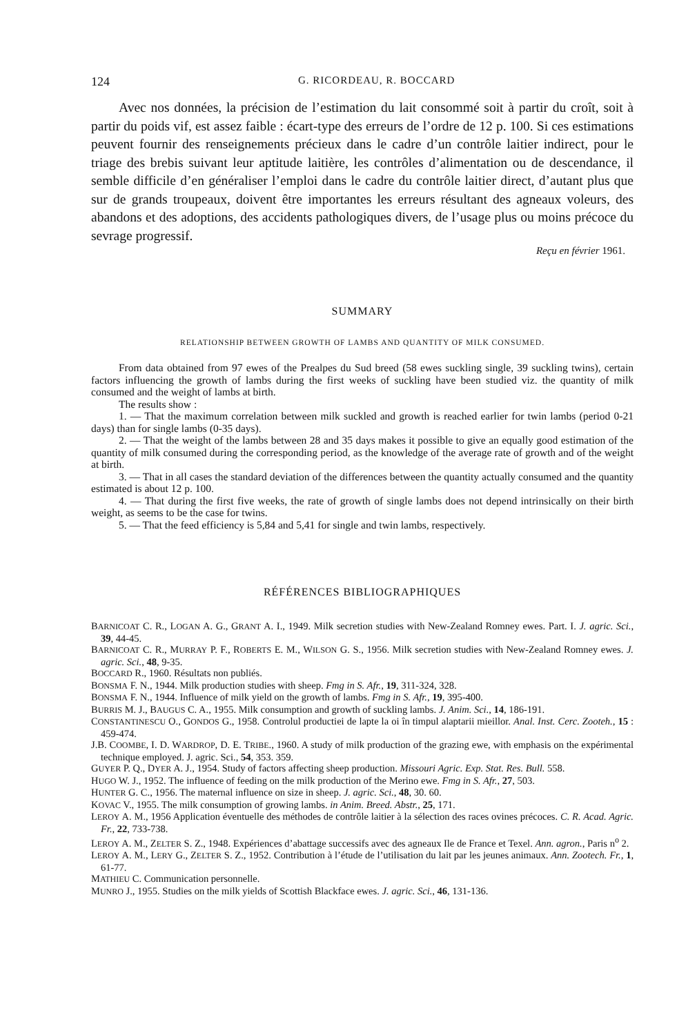124 G. RICORDEAU, R. BOCCARD
Avec nos données, la précision de l’estimation du lait consommé soit à partir du croît, soit à partir du poids vif, est assez faible : écart-type des erreurs de l’ordre de 12 p. 100. Si ces estimations peuvent fournir des renseignements précieux dans le cadre d’un contrôle laitier indirect, pour le triage des brebis suivant leur aptitude laitière, les contrôles d’alimentation ou de descendance, il semble difficile d’en généraliser l’emploi dans le cadre du contrôle laitier direct, d’autant plus que sur de grands troupeaux, doivent être importantes les erreurs résultant des agneaux voleurs, des abandons et des adoptions, des accidents pathologiques divers, de l’usage plus ou moins précoce du sevrage progressif.
Reçu en février 1961.
SUMMARY
RELATIONSHIP BETWEEN GROWTH OF LAMBS AND QUANTITY OF MILK CONSUMED.
From data obtained from 97 ewes of the Prealpes du Sud breed (58 ewes suckling single, 39 suckling twins), certain factors influencing the growth of lambs during the first weeks of suckling have been studied viz. the quantity of milk consumed and the weight of lambs at birth.
The results show :
1. — That the maximum correlation between milk suckled and growth is reached earlier for twin lambs (period 0-21 days) than for single lambs (0-35 days).
2. — That the weight of the lambs between 28 and 35 days makes it possible to give an equally good estimation of the quantity of milk consumed during the corresponding period, as the knowledge of the average rate of growth and of the weight at birth.
3. — That in all cases the standard deviation of the differences between the quantity actually consumed and the quantity estimated is about 12 p. 100.
4. — That during the first five weeks, the rate of growth of single lambs does not depend intrinsically on their birth weight, as seems to be the case for twins.
5. — That the feed efficiency is 5,84 and 5,41 for single and twin lambs, respectively.
RÉFÉRENCES BIBLIOGRAPHIQUES
BARNICOAT C. R., LOGAN A. G., GRANT A. I., 1949. Milk secretion studies with New-Zealand Romney ewes. Part. I. J. agric. Sci., 39, 44-45.
BARNICOAT C. R., MURRAY P. F., ROBERTS E. M., WILSON G. S., 1956. Milk secretion studies with New-Zealand Romney ewes. J. agric. Sci., 48, 9-35.
BOCCARD R., 1960. Résultats non publiés.
BONSMA F. N., 1944. Milk production studies with sheep. Fmg in S. Afr., 19, 311-324, 328.
BONSMA F. N., 1944. Influence of milk yield on the growth of lambs. Fmg in S. Afr., 19, 395-400.
BURRIS M. J., BAUGUS C. A., 1955. Milk consumption and growth of suckling lambs. J. Anim. Sci., 14, 186-191.
CONSTANTINESCU O., GONDOS G., 1958. Controlul productiei de lapte la oi în timpul alaptarii mieillor. Anal. Inst. Cerc. Zooteh., 15 : 459-474.
J.B. COOMBE, I. D. WARDROP, D. E. TRIBE., 1960. A study of milk production of the grazing ewe, with emphasis on the expérimental technique employed. J. agric. Sci., 54, 353. 359.
GUYER P. Q., DYER A. J., 1954. Study of factors affecting sheep production. Missouri Agric. Exp. Stat. Res. Bull. 558.
HUGO W. J., 1952. The influence of feeding on the milk production of the Merino ewe. Fmg in S. Afr., 27, 503.
HUNTER G. C., 1956. The maternal influence on size in sheep. J. agric. Sci., 48, 30. 60.
KOVAC V., 1955. The milk consumption of growing lambs. in Anim. Breed. Abstr., 25, 171.
LEROY A. M., 1956 Application éventuelle des méthodes de contrôle laitier à la sélection des races ovines précoces. C. R. Acad. Agric. Fr., 22, 733-738.
LEROY A. M., ZELTER S. Z., 1948. Expériences d’abattage successifs avec des agneaux Ile de France et Texel. Ann. agron., Paris n<sup>o</sup> 2.
LEROY A. M., LERY G., ZELTER S. Z., 1952. Contribution à l’étude de l’utilisation du lait par les jeunes animaux. Ann. Zootech. Fr., 1, 61-77.
MATHIEU C. Communication personnelle.
MUNRO J., 1955. Studies on the milk yields of Scottish Blackface ewes. J. agric. Sci., 46, 131-136.